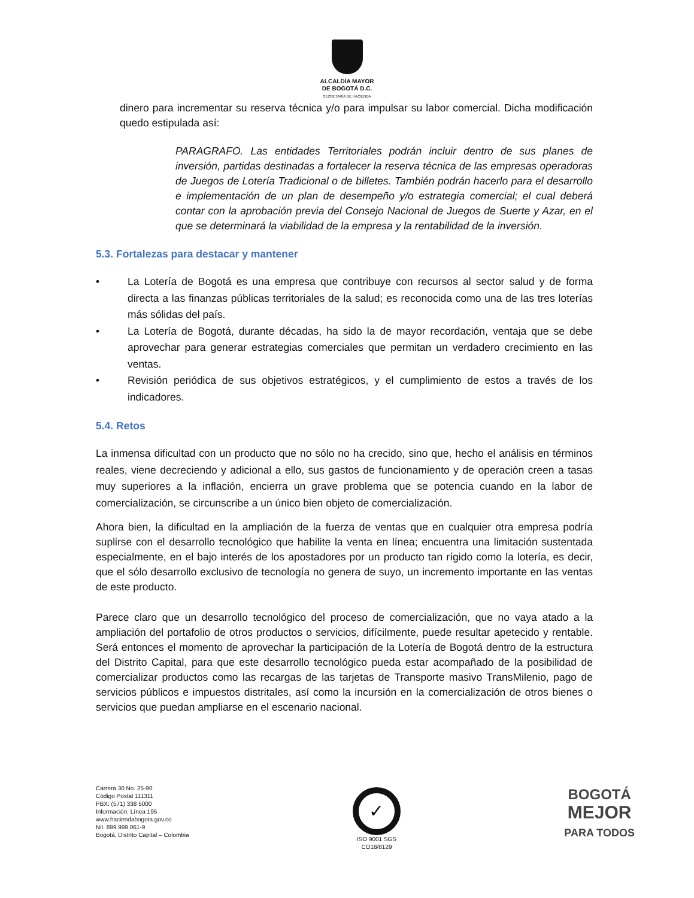ALCALDÍA MAYOR
DE BOGOTÁ D.C.
SECRETARÍA DE HACIENDA
dinero para incrementar su reserva técnica y/o para impulsar su labor comercial. Dicha modificación quedo estipulada así:
PARAGRAFO. Las entidades Territoriales podrán incluir dentro de sus planes de inversión, partidas destinadas a fortalecer la reserva técnica de las empresas operadoras de Juegos de Lotería Tradicional o de billetes. También podrán hacerlo para el desarrollo e implementación de un plan de desempeño y/o estrategia comercial; el cual deberá contar con la aprobación previa del Consejo Nacional de Juegos de Suerte y Azar, en el que se determinará la viabilidad de la empresa y la rentabilidad de la inversión.
5.3. Fortalezas para destacar y mantener
• La Lotería de Bogotá es una empresa que contribuye con recursos al sector salud y de forma directa a las finanzas públicas territoriales de la salud; es reconocida como una de las tres loterías más sólidas del país.
• La Lotería de Bogotá, durante décadas, ha sido la de mayor recordación, ventaja que se debe aprovechar para generar estrategias comerciales que permitan un verdadero crecimiento en las ventas.
• Revisión periódica de sus objetivos estratégicos, y el cumplimiento de estos a través de los indicadores.
5.4. Retos
La inmensa dificultad con un producto que no sólo no ha crecido, sino que, hecho el análisis en términos reales, viene decreciendo y adicional a ello, sus gastos de funcionamiento y de operación creen a tasas muy superiores a la inflación, encierra un grave problema que se potencia cuando en la labor de comercialización, se circunscribe a un único bien objeto de comercialización.
Ahora bien, la dificultad en la ampliación de la fuerza de ventas que en cualquier otra empresa podría suplirse con el desarrollo tecnológico que habilite la venta en línea; encuentra una limitación sustentada especialmente, en el bajo interés de los apostadores por un producto tan rígido como la lotería, es decir, que el sólo desarrollo exclusivo de tecnología no genera de suyo, un incremento importante en las ventas de este producto.
Parece claro que un desarrollo tecnológico del proceso de comercialización, que no vaya atado a la ampliación del portafolio de otros productos o servicios, difícilmente, puede resultar apetecido y rentable. Será entonces el momento de aprovechar la participación de la Lotería de Bogotá dentro de la estructura del Distrito Capital, para que este desarrollo tecnológico pueda estar acompañado de la posibilidad de comercializar productos como las recargas de las tarjetas de Transporte masivo TransMilenio, pago de servicios públicos e impuestos distritales, así como la incursión en la comercialización de otros bienes o servicios que puedan ampliarse en el escenario nacional.
Carrera 30 No. 25-90
Código Postal 111311
PBX: (571) 338 5000
Información: Línea 195
www.haciendabogota.gov.co
Nit. 899.999.061-9
Bogotá, Distrito Capital – Colombia
✓
ISO 9001 SGS
CO18/8129
BOGOTÁ
MEJOR
PARA TODOS